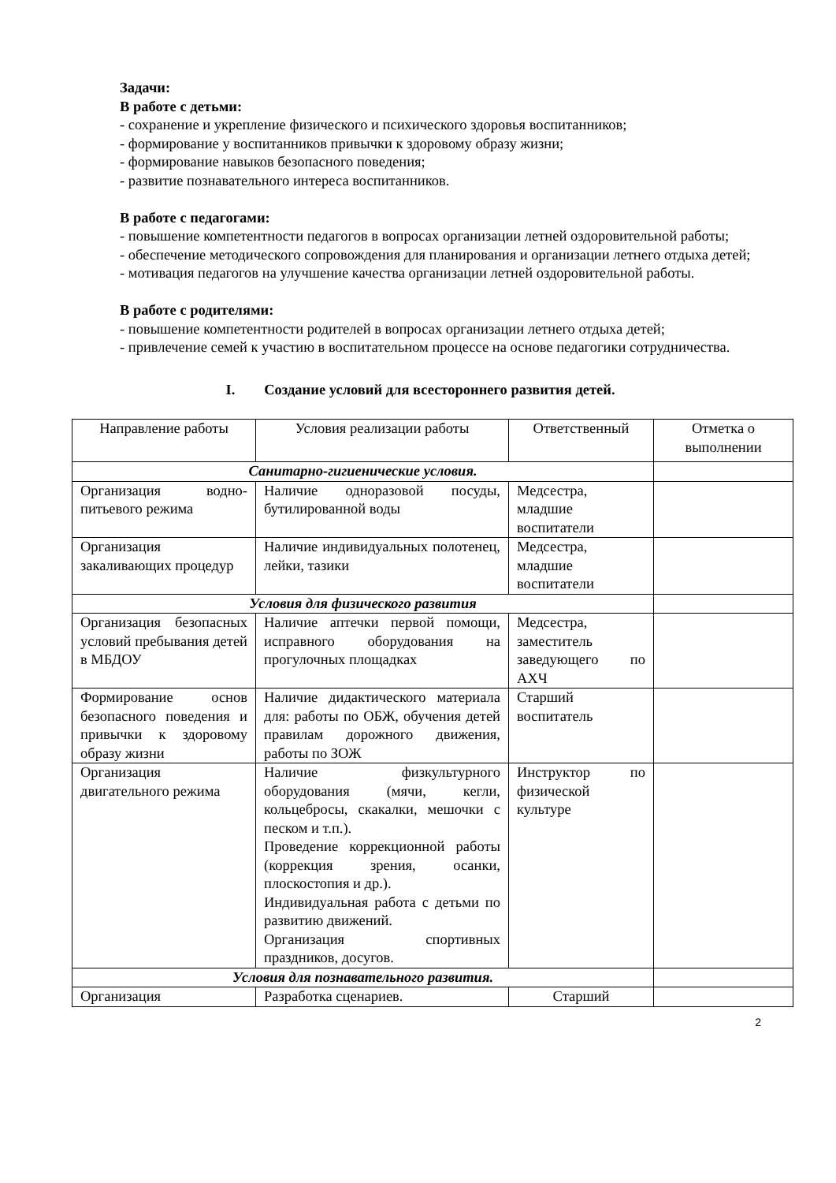Задачи:
В работе с детьми:
- сохранение и укрепление физического и психического здоровья воспитанников;
- формирование у воспитанников привычки к здоровому образу жизни;
- формирование навыков безопасного поведения;
- развитие познавательного интереса воспитанников.
В работе с педагогами:
- повышение компетентности педагогов в вопросах организации летней оздоровительной работы;
- обеспечение методического сопровождения для планирования и организации летнего отдыха детей;
- мотивация педагогов на улучшение качества организации летней оздоровительной работы.
В работе с родителями:
- повышение компетентности родителей в вопросах организации летнего отдыха детей;
- привлечение семей к участию в воспитательном процессе на основе педагогики сотрудничества.
I. Создание условий для всестороннего развития детей.
| Направление работы | Условия реализации работы | Ответственный | Отметка о выполнении |
| Санитарно-гигиенические условия. | | | |
| Организация водно-питьевого режима | Наличие одноразовой посуды, бутилированной воды | Медсестра, младшие воспитатели | |
| Организация закаливающих процедур | Наличие индивидуальных полотенец, лейки, тазики | Медсестра, младшие воспитатели | |
| Условия для физического развития | | | |
| Организация безопасных условий пребывания детей в МБДОУ | Наличие аптечки первой помощи, исправного оборудования на прогулочных площадках | Медсестра, заместитель заведующего по АХЧ | |
| Формирование основ безопасного поведения и привычки к здоровому образу жизни | Наличие дидактического материала для: работы по ОБЖ, обучения детей правилам дорожного движения, работы по ЗОЖ | Старший воспитатель | |
| Организация двигательного режима | Наличие физкультурного оборудования (мячи, кегли, кольцебросы, скакалки, мешочки с песком и т.п.). Проведение коррекционной работы (коррекция зрения, осанки, плоскостопия и др.). Индивидуальная работа с детьми по развитию движений. Организация спортивных праздников, досугов. | Инструктор по физической культуре | |
| Условия для познавательного развития. | | | |
| Организация | Разработка сценариев. | Старший | |
2